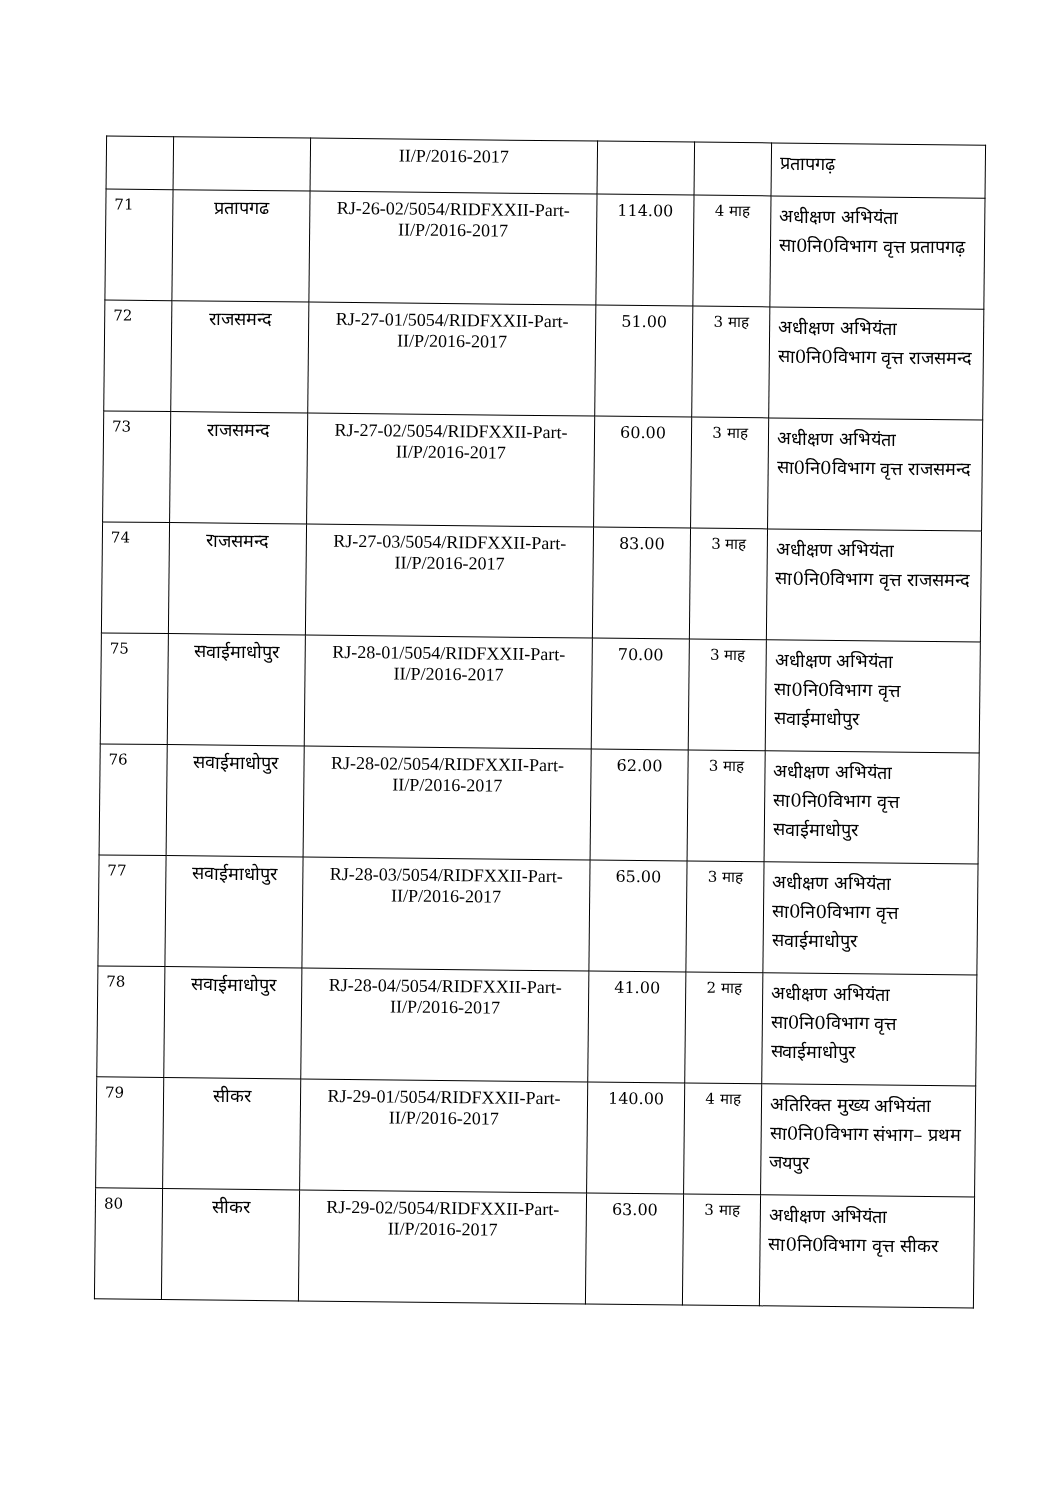| | | II/P/2016-2017 | | | प्रतापगढ़ |
| 71 | प्रतापगढ | RJ-26-02/5054/RIDFXXII-Part-II/P/2016-2017 | 114.00 | 4 माह | अधीक्षण अभियंता सा0नि0विभाग वृत्त प्रतापगढ़ |
| 72 | राजसमन्द | RJ-27-01/5054/RIDFXXII-Part-II/P/2016-2017 | 51.00 | 3 माह | अधीक्षण अभियंता सा0नि0विभाग वृत्त राजसमन्द |
| 73 | राजसमन्द | RJ-27-02/5054/RIDFXXII-Part-II/P/2016-2017 | 60.00 | 3 माह | अधीक्षण अभियंता सा0नि0विभाग वृत्त राजसमन्द |
| 74 | राजसमन्द | RJ-27-03/5054/RIDFXXII-Part-II/P/2016-2017 | 83.00 | 3 माह | अधीक्षण अभियंता सा0नि0विभाग वृत्त राजसमन्द |
| 75 | सवाईमाधोपुर | RJ-28-01/5054/RIDFXXII-Part-II/P/2016-2017 | 70.00 | 3 माह | अधीक्षण अभियंता सा0नि0विभाग वृत्त सवाईमाधोपुर |
| 76 | सवाईमाधोपुर | RJ-28-02/5054/RIDFXXII-Part-II/P/2016-2017 | 62.00 | 3 माह | अधीक्षण अभियंता सा0नि0विभाग वृत्त सवाईमाधोपुर |
| 77 | सवाईमाधोपुर | RJ-28-03/5054/RIDFXXII-Part-II/P/2016-2017 | 65.00 | 3 माह | अधीक्षण अभियंता सा0नि0विभाग वृत्त सवाईमाधोपुर |
| 78 | सवाईमाधोपुर | RJ-28-04/5054/RIDFXXII-Part-II/P/2016-2017 | 41.00 | 2 माह | अधीक्षण अभियंता सा0नि0विभाग वृत्त सवाईमाधोपुर |
| 79 | सीकर | RJ-29-01/5054/RIDFXXII-Part-II/P/2016-2017 | 140.00 | 4 माह | अतिरिक्त मुख्य अभियंता सा0नि0विभाग संभाग– प्रथम जयपुर |
| 80 | सीकर | RJ-29-02/5054/RIDFXXII-Part-II/P/2016-2017 | 63.00 | 3 माह | अधीक्षण अभियंता सा0नि0विभाग वृत्त सीकर |